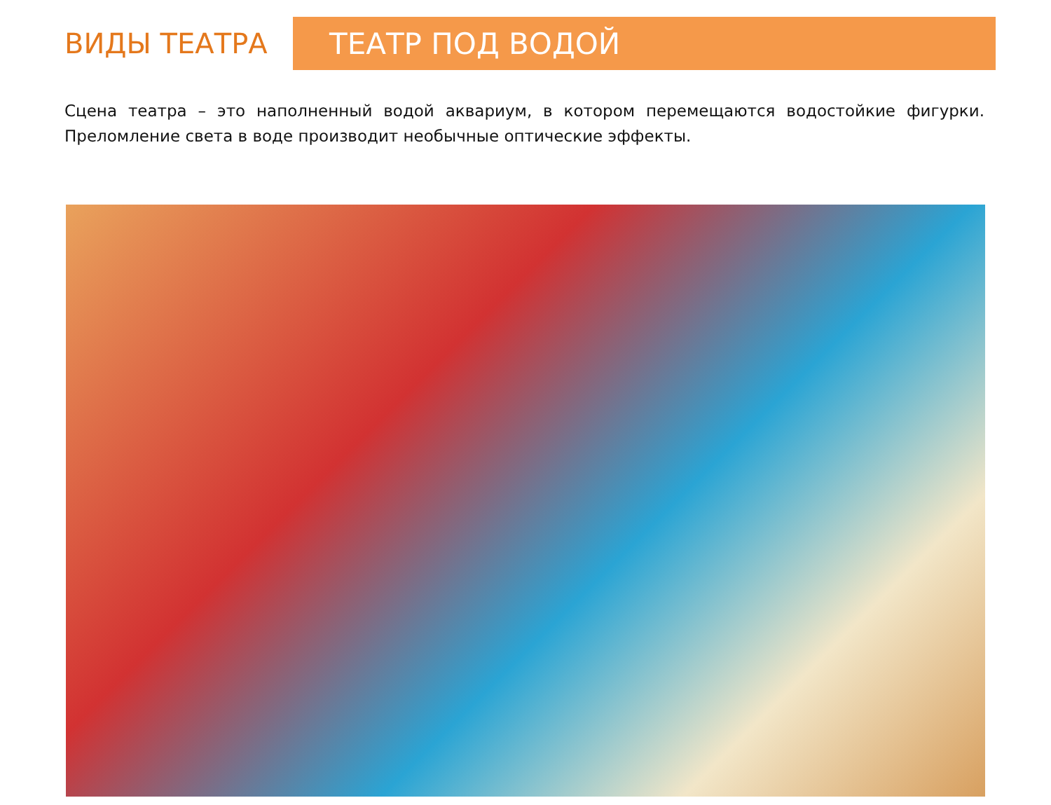ВИДЫ ТЕАТРА
ТЕАТР ПОД ВОДОЙ
Сцена театра – это наполненный водой аквариум, в котором перемещаются водостойкие фигурки. Преломление света в воде производит необычные оптические эффекты.